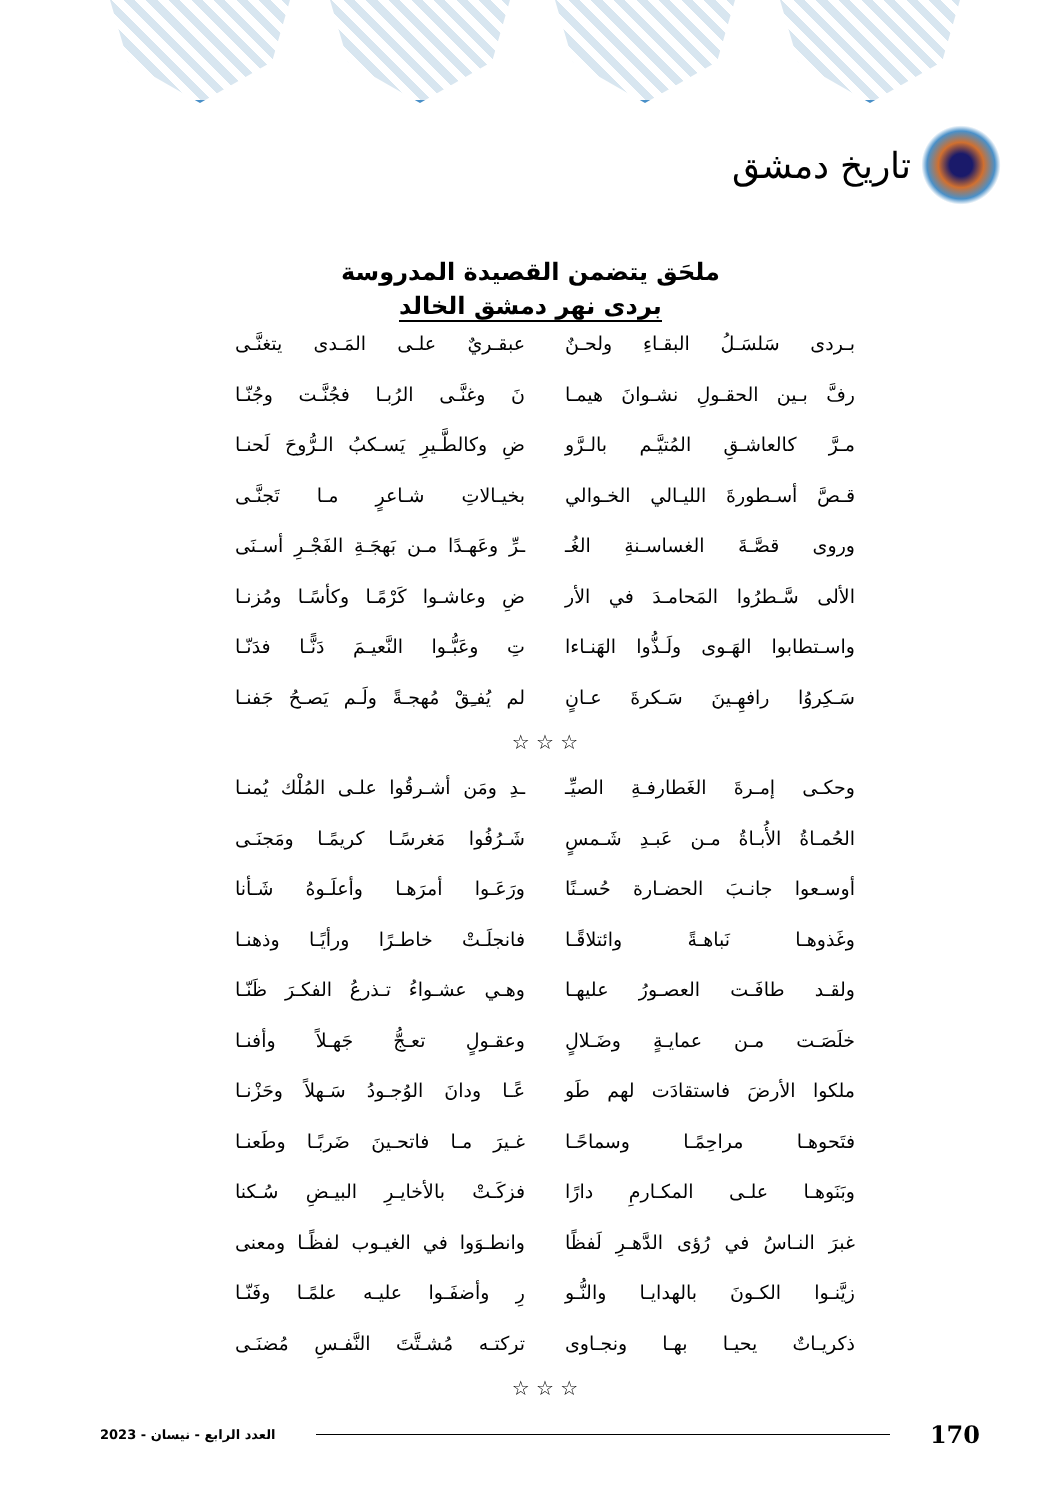تاريخ دمشق
ملحَق يتضمن القصيدة المدروسة
بردى نهر دمشق الخالد
بـردى سَلسَـلُ البقـاءِ ولحـنٌ
عبقـريٌ علـى المَـدى يتغنَّـى
رفَّ بـين الحقـولِ نشـوانَ هيمـا
نَ وغنَّـى الرُبـا فجُنَّـت وجُنّـا
مـرَّ كالعاشـقِ المُتيَّـم بالـرَّو
ضِ وكالطَّـيرِ يَسـكبُ الـرُّوحَ لَحنـا
قـصَّ أسـطورةَ الليـالي الخـوالي
بخيـالاتِ شـاعرٍ مـا تَجنَّـى
وروى قصَّـةَ الغساسـنةِ الغُـ
ـرِّ وعَهـدًا مـن بَهجَـةِ الفَجْـرِ أسـنَى
الألى سَّـطرُوا المَحامـدَ في الأر
ضِ وعاشـوا كَرْمًـا وكأسًـا ومُزنـا
واسـتطابوا الهَـوى ولَـذُّوا الهَنـاءا
تِ وعَبُّـوا النَّعيـمَ دَنًّـا فدَنّـا
سَـكِروُا رافهِـينَ سَـكرةَ عـانٍ
لم يُفـِقْ مُهجـةً ولَـم يَصـحُ جَفنـا
☆ ☆ ☆
وحكـى إمـرةَ الغَطارفـةِ الصيِّـ
ـدِ ومَن أشـرقُوا علـى المُلْك يُمنـا
الحُمـاةُ الأُبـاةُ مـن عَبـدِ شَـمسٍ
شَـرُفُوا مَغرسًـا كريمًـا ومَجنَـى
أوسـعوا جانـبَ الحضـارة حُسـنًا
ورَعَـوا أمرَهـا وأعلَـوهُ شَـأنا
وغَذوهـا نَباهـةً وائتلاقًـا
فانجلَـتْ خاطـرًا ورأيًـا وذهنـا
ولقـد طافَـت العصـورُ عليهـا
وهـي عشـواءُ تـذرعُ الفكـرَ ظَنّـا
خلَصَـت مـن عمايـةٍ وضَـلالٍ
وعقـولٍ تعـجُّ جَهـلاً وأفنـا
ملكوا الأرضَ فاستقادَت لهم طَو
عًـا ودانَ الوُجـودُ سَـهلاً وحَزْنـا
فتَحوهـا مراحِمًـا وسماحًـا
غـيرَ مـا فاتحـينَ ضَربًـا وطَعنـا
وبَنَوهـا علـى المكـارمِ دارًا
فزكَـتْ بالأخايـرِ البيـضِ سُـكنا
غبرَ النـاسُ في رُؤى الدَّهـرِ لَفظًا
وانطـوَوا في الغيـوب لفظًـا ومعنى
زيَّنـوا الكـونَ بالهدايـا والنُّـو
رِ وأضفَـوا عليـه علمًـا وفَنّـا
ذكريـاتٌ يحيـا بهـا ونجـاوى
تركتـه مُشـتَّتَ النَّفـسِ مُضنَـى
☆ ☆ ☆
العدد الرابع - نيسان - 2023 170